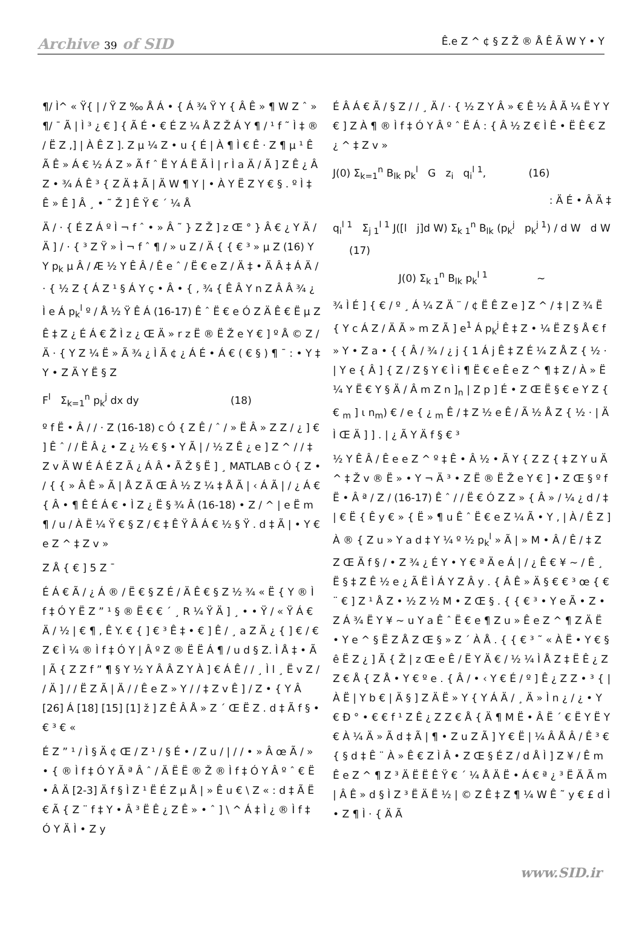Archive 39 of SID Ê.e Z ^ ¢ § Z Ž ® Å Ê Ã W Y • Y
¶/ Ì^ « Ÿ{ | / Ÿ Z ‰ Å Á • { Á ¾ Ÿ Y { Â Ê » ¶ W Z ˆ » ¶/ ¯ Ã | Ì ³ ¿ € ] { Ã É • € É Z ¼ Å Z Ž Á Y ¶ / ¹ f ˜ Ì ‡ ® / Ë Z ,] | À Ê Z ]. Z µ ¼ Z • u { É | À ¶ Ì € Ê · Z ¶ µ ¹ Ê Ã Ê » Á € ½ Á Z » Ã f ˆ Ë Y Á Ë Ã Ì | r Ì a Ä / Ã ] Z Ê ¿ Â Z • ¾ Á Ê ³ { Z Ä ‡ Ã | Ä W ¶ Y | • À Y Ë Z Y € § . º Ì ‡ Ê » Ê ] Â ¸ • ˜ Ž ] Ê Ÿ € ´ ¼ Å
Ä / · { É Z Á º Ì ¬ f ˆ • » Â ˜ } Z Ž ] z Œ ° } Â € ¿ Y Ä / Ä ] / · { ³ Z Ÿ » Ì ¬ f ˆ ¶ / » u Z / Ä { { € ³ » µ Z (16) Y Y p<sub>k</sub> µ Â / Æ ½ Y Ê Â / Ê e ˆ / Ë € e Z / Ä ‡ • Ä Â ‡ Á Ä / · { ½ Z { Á Z ¹ § Á Y ç • Â • { , ¾ { Ê Â Y n Z Â Â ¾ ¿ Ì e Á p<sub>k</sub><sup>l</sup> º / Å ½ Ÿ Ê Á (16-17) Ê ˆ Ë € e Ó Z Ä Ê € Ë µ Z Ê ‡ Z ¿ É Á € Ž Ì z ¿ Œ Ä » r z Ë ® Ë Ž e Y € ] º Å © Z / Ä · { Y Z ¼ Ë » Ã ¾ ¿ Ì Ã ¢ ¿ Á É • Á € ( € § ) ¶ ¯ : • Y ‡ Y • Z Ä Y Ë § Z
F<sup>l</sup> Σ<sub>k=1</sub><sup>n</sup> p<sub>k</sub><sup>j</sup> dx dy (18)
º f Ë • Â / / · Z (16-18) c Ó { Z Ê / ˆ / » Ë Â » Z Z / ¿ ] € ] Ê ˆ / / Ë Â ¿ • Z ¿ ½ € § • Y Ã | / ½ Z Ê ¿ e ] Z ^ / / ‡ Z v Ä W É Á É Z Ã ¿ Á Â • Ã Ž § Ë ] ¸ MATLAB c Ó { Z • / { { » Â Ê » Ã | Å Z Ä Œ Â ½ Z ¼ ‡ Å Ã | ‹ Á Ã | / ¿ Á € { Â • ¶ Ê É Á € • Ì Z ¿ Ë § ¾ Â (16-18) • Z / ^ | e Ë m ¶ / u / À Ë ¼ Ÿ € § Z / € ‡ Ê Ÿ Â Á € ½ § Ÿ . d ‡ Ã | • Y € e Z ^ ‡ Z v »
Z Å { € ] 5 Z ¯
É Á € Ã / ¿ Á ® / Ë € § Z É / Ä Ê € § Z ½ ¾ « Ë { Y ® Ì f ‡ Ó Y Ë Z ” ¹ § ® Ë € € ´ ¸ R ¼ Ÿ Ä ] ¸ • • Ÿ / « Ÿ Á € Ä / ½ | € ¶ , Ê Y. € { ] € ³ Ê ‡ • € ] Ê / ¸ a Z Ä ¿ { ] € / € Z € Ì ¼ ® Ì f ‡ Ó Y | Â º Z ® Ë Ë Á ¶ / u d § Z. Ì Å ‡ • Ã | Ã { Z Z f ” ¶ § Y ½ Y Â Â Z Y À ] € Á Ê / / ¸ Ì l ¸ Ë v Z / / Ä ] / / Ë Z Ã | Ä / / Ê e Z » Y / / ‡ Z v Ê ] / Z • { Y Â [26] Á [18] [15] [1] ž ] Z Ê Â Å » Z ´ Œ Ë Z . d ‡ Ã f § • € ³ € «
É Z ” ¹ / Ì § Ä ¢ Œ / Z ¹ / § É • / Z u / | / / • » Â œ Ã / » • { ® Ì f ‡ Ó Y Ã ª Â ˆ / Ä Ë Ë ® Ž ® Ì f ‡ Ó Y Â º ˆ € Ë • Â Ä [2-3] Ä f § Ì Z ¹ Ë É Z µ Å | » Ê u € \ Z « : d ‡ Ã Ë € Ã { Z ¨ f ‡ Y • Â ³ Ë Ê ¿ Z Ê » • ˆ ] \ ^ Á ‡ Ì ¿ ® Ì f ‡ Ó Y Ä Ì • Z y
É Â Á € Ã / § Z / / ¸ Ä / · { ½ Z Y Â » € Ê ½ Â Ã ¼ Ë Y Y € ] Z À ¶ ® Ì f ‡ Ó Y Â º ˆ Ë Á : { Â ½ Z € Ì Ê • Ë Ê € Z ¿ ^ ‡ Z v »
J(0) Σ<sub>k=1</sub><sup>n</sup> B<sub>lk</sub> p<sub>k</sub><sup>l</sup> G z<sub>i</sub> q<sub>i</sub><sup>l 1</sup>, (16)
: Ä É • Â Ä ‡
q<sub>i</sub><sup>l 1</sup> Σ<sub>j 1</sub><sup>l 1</sup> J([l j]d W) Σ<sub>k 1</sub><sup>n</sup> B<sub>lk</sub> (p<sub>k</sub><sup>j</sup> p<sub>k</sub><sup>j 1</sup>) / d W d W (17)
J(0) Σ<sub>k 1</sub><sup>n</sup> B<sub>lk</sub> p<sub>k</sub><sup>l 1</sup> ~
¾ Ì É ] { € / º ¸ Á ¼ Z Ä ¨ / ¢ Ë Ê Z e ] Z ^ / ‡ | Z ¾ Ë { Y c Á Z / Ä Ã » m Z Ã ] e<sup>1</sup> Á p<sub>k</sub><sup>j</sup> Ê ‡ Z • ¼ Ë Z § Å € f » Y • Z a • { { Â / ¾ / ¿ j { 1 Á j Ê ‡ Z É ¼ Z Å Z { ½ · | Y e { Â ] { Z / Z § Y € Ì i ¶ Ë € e Ê e Z ^ ¶ ‡ Z / À » Ë ¼ Y Ë € Y § Ä / Â m Z n ]<sub>n</sub> | Z p ] É • Z Œ Ë § € e Y Z { € <sub>m</sub> ] ι n<sub>m</sub>) € / e { ¿ <sub>m</sub> Ê / ‡ Z ½ e Ê / Ã ½ Å Z { ½ · | Ä Ì Œ Ä ] ] . | ¿ Ã Y Ä f § € ³
½ Y Ê Â / Ê e e Z ^ º ‡ Ê • Â ½ • Ã Y { Z Z { ‡ Z Y u Ä ^ ‡ Ž v ® Ë » • Y ¬ Ä ³ • Z Ë ® Ë Ž e Y € ] • Z Œ § º f Ë • Â ª / Z / (16-17) Ê ˆ / / Ë € Ó Z Z » { Â » / ¼ ¿ d / ‡ | € Ë { Ê y € » { Ë » ¶ u Ê ˆ Ë € e Z ¼ Ã • Y , | À / Ê Z ] À ® { Z u » Y a d ‡ Y ¼ º ½ p<sub>k</sub><sup>l</sup> » Ã | » M • Â / Ê / ‡ Z Z Œ Ä f § / • Z ¾ ¿ É Y • Y € ª Ä e Á | / ¿ Ê € ¥ ~ / Ê ¸ Ë § ‡ Z Ê ½ e ¿ Ã Ë Ì Á Y Z Â y . { Â Ê » Ä § € € ³ œ { € ¨ € ] Z ¹ Å Z • ½ Z ½ M • Z Œ § . { { € ³ • Y e Ã • Z • Z Á ¾ Ë Y ¥ ~ u Y a Ê ˆ Ë € e ¶ Z u » Ê e Z ^ ¶ Z Ä Ë • Y e ^ § Ë Z Å Z Œ § » Z ´ À Å . { { € ³ ˜ « À Ë • Y € § ê Ë Z ¿ ] Ã { Ž | z Œ e Ê / Ë Y Ä € / ½ ¼ Ì Å Z ‡ Ë Ê ¿ Z Z € Å { Z Å • Y € º e . { Â / • ‹ Y € É / º ] Ê ¿ Z Z • ³ { | À Ë | Y b € | Ä § ] Z Ä Ë » Y { Y Á Ä / ¸ Ä » Ì n ¿ / ¿ • Y € Ð ° • € € f ¹ Z Ê ¿ Z Z € Å { Ä ¶ M Ë • Â Ë ´ € Ë Y Ë Y € À ¼ Ä » Ã d ‡ Ã | ¶ • Z u Z Ã ] Y € Ë | ¼ Â Å Â / Ê ³ € { § d ‡ Ê ¨ À » Ê € Z Ì Â • Z Œ § É Z / d Å Ì ] Z ¥ / Ê m Ê e Z ^ ¶ Z ³ Ä Ë Ë Ê Ÿ € ´ ¼ Å Ä Ë • Á € ª ¿ ³ Ë Ä Ã m | Â Ê » d § Ì Z ³ Ë Ä Ë ½ | © Z Ê ‡ Z ¶ ¼ W Ê ˜ y € £ d Ì • Z ¶ Ì · { Ä Ã
www.SID.ir